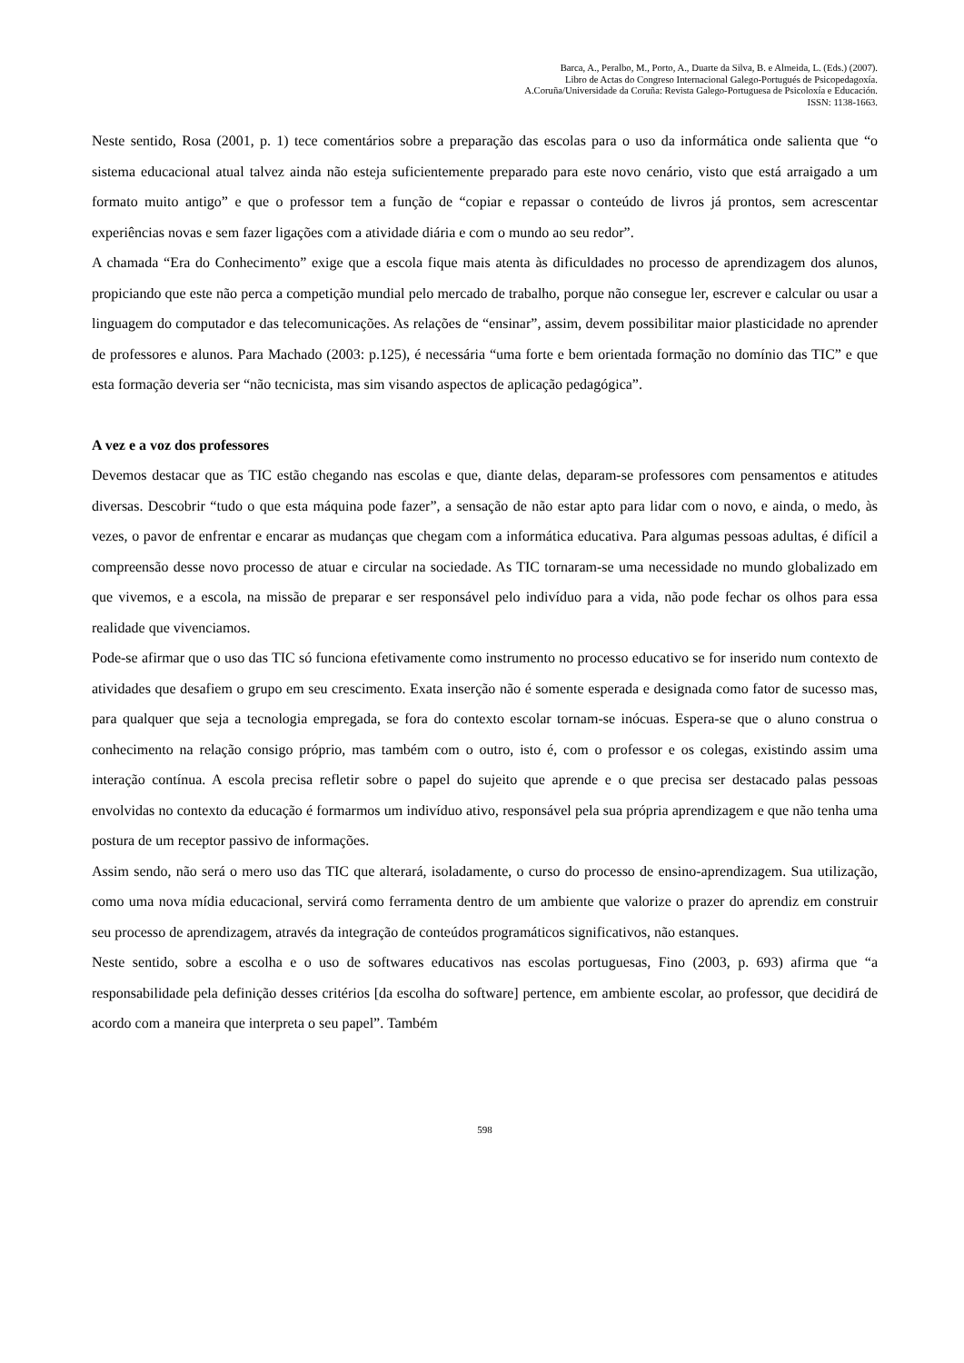Barca, A., Peralbo, M., Porto, A., Duarte da Silva, B. e Almeida, L. (Eds.) (2007).
Libro de Actas do Congreso Internacional Galego-Portugués de Psicopedagoxía.
A.Coruña/Universidade da Coruña: Revista Galego-Portuguesa de Psicoloxía e Educación.
ISSN: 1138-1663.
Neste sentido, Rosa (2001, p. 1) tece comentários sobre a preparação das escolas para o uso da informática onde salienta que “o sistema educacional atual talvez ainda não esteja suficientemente preparado para este novo cenário, visto que está arraigado a um formato muito antigo” e que o professor tem a função de “copiar e repassar o conteúdo de livros já prontos, sem acrescentar experiências novas e sem fazer ligações com a atividade diária e com o mundo ao seu redor”.
A chamada “Era do Conhecimento” exige que a escola fique mais atenta às dificuldades no processo de aprendizagem dos alunos, propiciando que este não perca a competição mundial pelo mercado de trabalho, porque não consegue ler, escrever e calcular ou usar a linguagem do computador e das telecomunicações. As relações de “ensinar”, assim, devem possibilitar maior plasticidade no aprender de professores e alunos. Para Machado (2003: p.125), é necessária “uma forte e bem orientada formação no domínio das TIC” e que esta formação deveria ser “não tecnicista, mas sim visando aspectos de aplicação pedagógica”.
A vez e a voz dos professores
Devemos destacar que as TIC estão chegando nas escolas e que, diante delas, deparam-se professores com pensamentos e atitudes diversas. Descobrir “tudo o que esta máquina pode fazer”, a sensação de não estar apto para lidar com o novo, e ainda, o medo, às vezes, o pavor de enfrentar e encarar as mudanças que chegam com a informática educativa. Para algumas pessoas adultas, é difícil a compreensão desse novo processo de atuar e circular na sociedade. As TIC tornaram-se uma necessidade no mundo globalizado em que vivemos, e a escola, na missão de preparar e ser responsável pelo indivíduo para a vida, não pode fechar os olhos para essa realidade que vivenciamos.
Pode-se afirmar que o uso das TIC só funciona efetivamente como instrumento no processo educativo se for inserido num contexto de atividades que desafiem o grupo em seu crescimento. Exata inserção não é somente esperada e designada como fator de sucesso mas, para qualquer que seja a tecnologia empregada, se fora do contexto escolar tornam-se inócuas. Espera-se que o aluno construa o conhecimento na relação consigo próprio, mas também com o outro, isto é, com o professor e os colegas, existindo assim uma interação contínua. A escola precisa refletir sobre o papel do sujeito que aprende e o que precisa ser destacado palas pessoas envolvidas no contexto da educação é formarmos um indivíduo ativo, responsável pela sua própria aprendizagem e que não tenha uma postura de um receptor passivo de informações.
Assim sendo, não será o mero uso das TIC que alterará, isoladamente, o curso do processo de ensino-aprendizagem. Sua utilização, como uma nova mídia educacional, servirá como ferramenta dentro de um ambiente que valorize o prazer do aprendiz em construir seu processo de aprendizagem, através da integração de conteúdos programáticos significativos, não estanques.
Neste sentido, sobre a escolha e o uso de softwares educativos nas escolas portuguesas, Fino (2003, p. 693) afirma que “a responsabilidade pela definição desses critérios [da escolha do software] pertence, em ambiente escolar, ao professor, que decidirá de acordo com a maneira que interpreta o seu papel”. Também
598